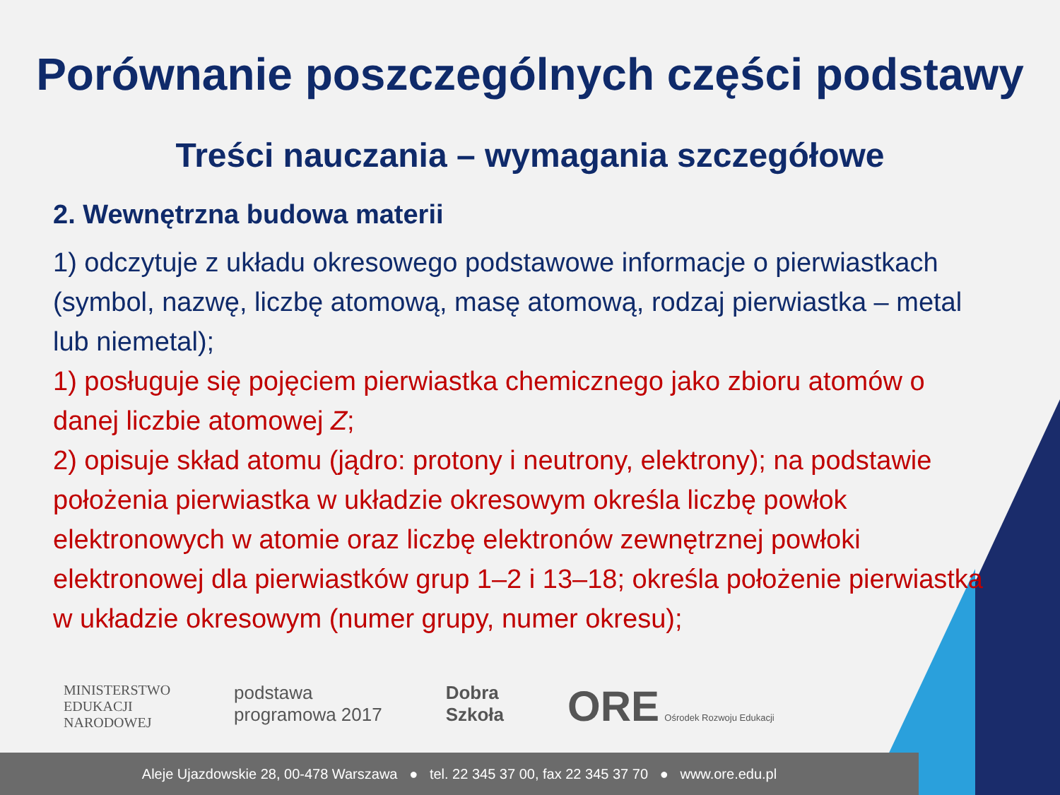Porównanie poszczególnych części podstawy
Treści nauczania – wymagania szczegółowe
2. Wewnętrzna budowa materii
1) odczytuje z układu okresowego podstawowe informacje o pierwiastkach (symbol, nazwę, liczbę atomową, masę atomową, rodzaj pierwiastka – metal lub niemetal);
1) posługuje się pojęciem pierwiastka chemicznego jako zbioru atomów o danej liczbie atomowej Z;
2) opisuje skład atomu (jądro: protony i neutrony, elektrony); na podstawie położenia pierwiastka w układzie okresowym określa liczbę powłok elektronowych w atomie oraz liczbę elektronów zewnętrznej powłoki elektronowej dla pierwiastków grup 1–2 i 13–18; określa położenie pierwiastka w układzie okresowym (numer grupy, numer okresu);
MINISTERSTWO
EDUKACJI
NARODOWEJ
podstawa
programowa 2017
Dobra
Szkoła
ORE Ośrodek Rozwoju Edukacji
Aleje Ujazdowskie 28, 00-478 Warszawa ● tel. 22 345 37 00, fax 22 345 37 70 ● www.ore.edu.pl